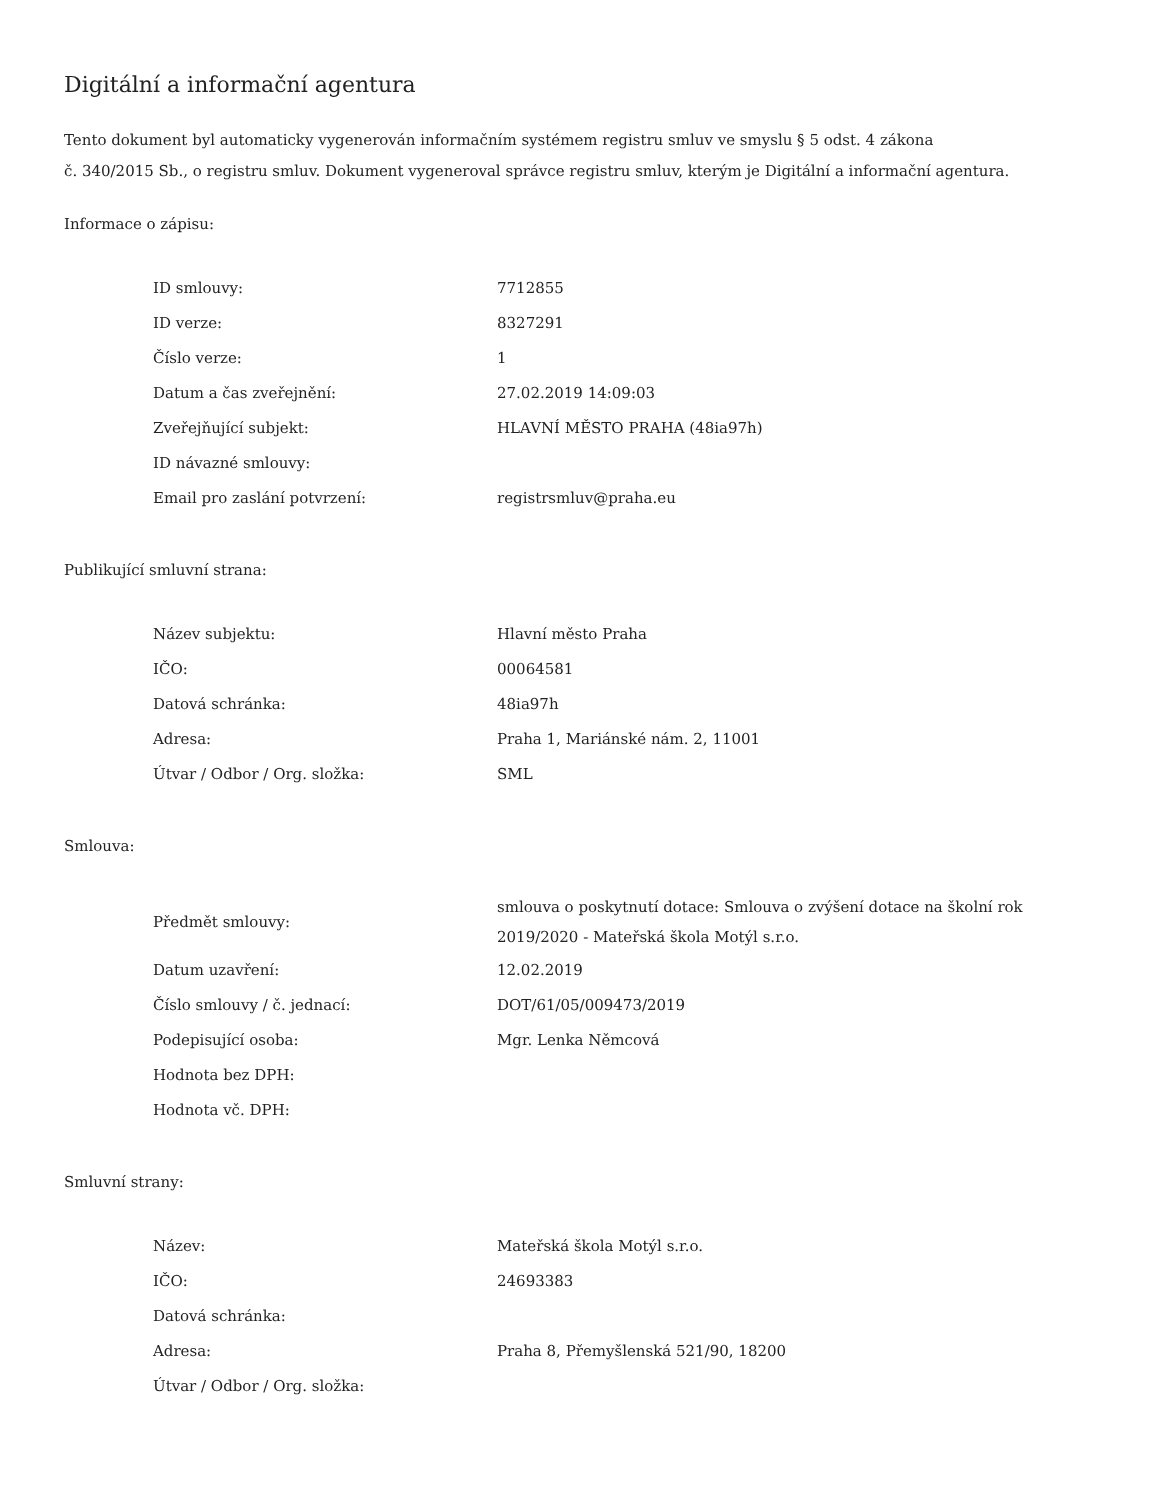Digitální a informační agentura
Tento dokument byl automaticky vygenerován informačním systémem registru smluv ve smyslu § 5 odst. 4 zákona
č. 340/2015 Sb., o registru smluv. Dokument vygeneroval správce registru smluv, kterým je Digitální a informační agentura.
Informace o zápisu:
| ID smlouvy: | 7712855 |
| ID verze: | 8327291 |
| Číslo verze: | 1 |
| Datum a čas zveřejnění: | 27.02.2019 14:09:03 |
| Zveřejňující subjekt: | HLAVNÍ MĚSTO PRAHA (48ia97h) |
| ID návazné smlouvy: | |
| Email pro zaslání potvrzení: | registrsmluv@praha.eu |
Publikující smluvní strana:
| Název subjektu: | Hlavní město Praha |
| IČO: | 00064581 |
| Datová schránka: | 48ia97h |
| Adresa: | Praha 1, Mariánské nám. 2, 11001 |
| Útvar / Odbor / Org. složka: | SML |
Smlouva:
| Předmět smlouvy: | smlouva o poskytnutí dotace: Smlouva o zvýšení dotace na školní rok 2019/2020 - Mateřská škola Motýl s.r.o. |
| Datum uzavření: | 12.02.2019 |
| Číslo smlouvy / č. jednací: | DOT/61/05/009473/2019 |
| Podepisující osoba: | Mgr. Lenka Němcová |
| Hodnota bez DPH: | |
| Hodnota vč. DPH: | |
Smluvní strany:
| Název: | Mateřská škola Motýl s.r.o. |
| IČO: | 24693383 |
| Datová schránka: | |
| Adresa: | Praha 8, Přemyšlenská 521/90, 18200 |
| Útvar / Odbor / Org. složka: | |